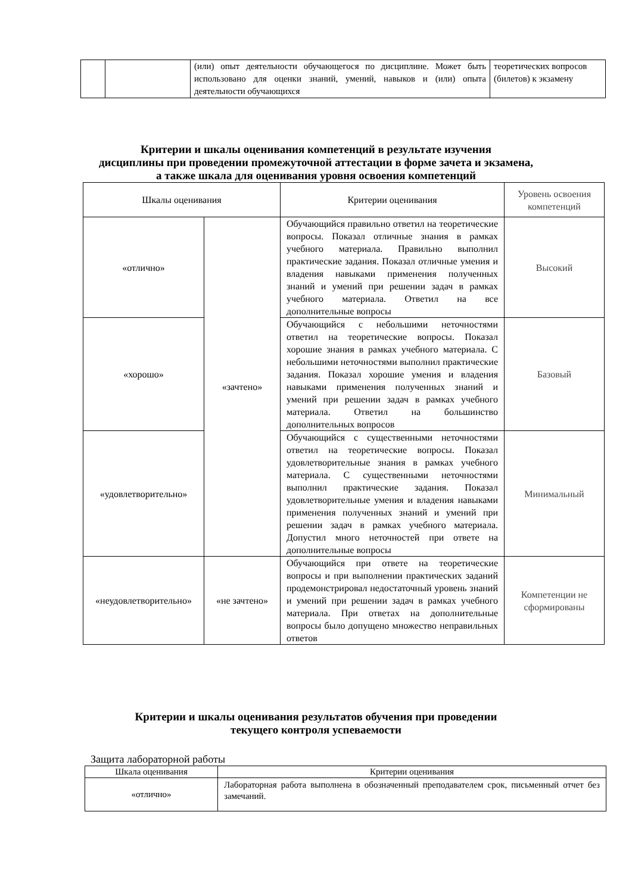| | | (или) опыт деятельности обучающегося по дисциплине. Может быть использовано для оценки знаний, умений, навыков и (или) опыта деятельности обучающихся | теоретических вопросов (билетов) к экзамену |
Критерии и шкалы оценивания компетенций в результате изучения
дисциплины при проведении промежуточной аттестации в форме зачета и экзамена,
а также шкала для оценивания уровня освоения компетенций
| Шкалы оценивания | | Критерии оценивания | Уровень освоения компетенций |
| --- | --- | --- | --- |
| «отлично» | «зачтено» | Обучающийся правильно ответил на теоретические вопросы. Показал отличные знания в рамках учебного материала. Правильно выполнил практические задания. Показал отличные умения и владения навыками применения полученных знаний и умений при решении задач в рамках учебного материала. Ответил на все дополнительные вопросы | Высокий |
| «хорошо» | | Обучающийся с небольшими неточностями ответил на теоретические вопросы. Показал хорошие знания в рамках учебного материала. С небольшими неточностями выполнил практические задания. Показал хорошие умения и владения навыками применения полученных знаний и умений при решении задач в рамках учебного материала. Ответил на большинство дополнительных вопросов | Базовый |
| «удовлетворительно» | | Обучающийся с существенными неточностями ответил на теоретические вопросы. Показал удовлетворительные знания в рамках учебного материала. С существенными неточностями выполнил практические задания. Показал удовлетворительные умения и владения навыками применения полученных знаний и умений при решении задач в рамках учебного материала. Допустил много неточностей при ответе на дополнительные вопросы | Минимальный |
| «неудовлетворительно» | «не зачтено» | Обучающийся при ответе на теоретические вопросы и при выполнении практических заданий продемонстрировал недостаточный уровень знаний и умений при решении задач в рамках учебного материала. При ответах на дополнительные вопросы было допущено множество неправильных ответов | Компетенции не сформированы |
Критерии и шкалы оценивания результатов обучения при проведении
текущего контроля успеваемости
Защита лабораторной работы
| Шкала оценивания | Критерии оценивания |
| --- | --- |
| «отлично» | Лабораторная работа выполнена в обозначенный преподавателем срок, письменный отчет без замечаний. |